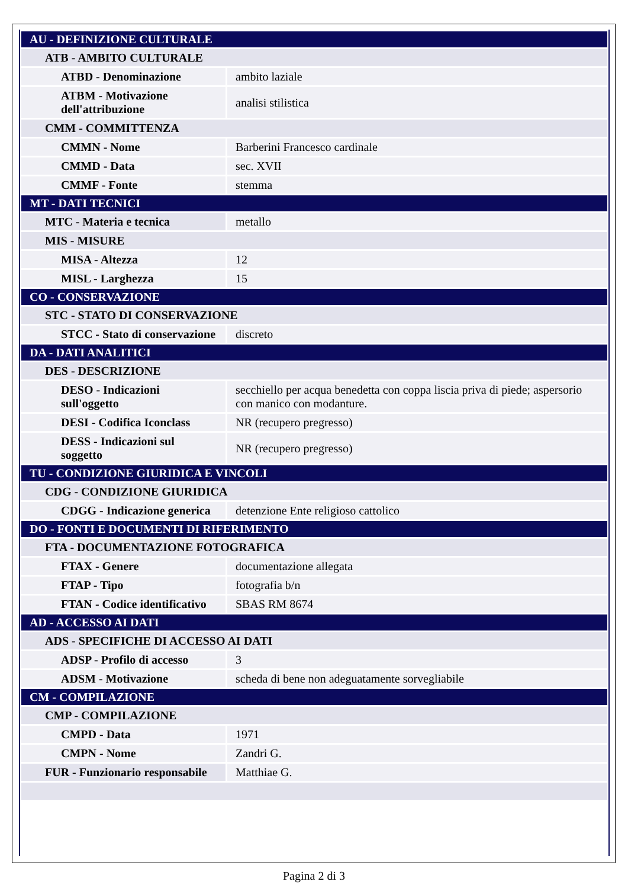| AU - DEFINIZIONE CULTURALE | |
| ATB - AMBITO CULTURALE | |
| ATBD - Denominazione | ambito laziale |
| ATBM - Motivazione dell'attribuzione | analisi stilistica |
| CMM - COMMITTENZA | |
| CMMN - Nome | Barberini Francesco cardinale |
| CMMD - Data | sec. XVII |
| CMMF - Fonte | stemma |
| MT - DATI TECNICI | |
| MTC - Materia e tecnica | metallo |
| MIS - MISURE | |
| MISA - Altezza | 12 |
| MISL - Larghezza | 15 |
| CO - CONSERVAZIONE | |
| STC - STATO DI CONSERVAZIONE | |
| STCC - Stato di conservazione | discreto |
| DA - DATI ANALITICI | |
| DES - DESCRIZIONE | |
| DESO - Indicazioni sull'oggetto | secchiello per acqua benedetta con coppa liscia priva di piede; aspersorio con manico con modanture. |
| DESI - Codifica Iconclass | NR (recupero pregresso) |
| DESS - Indicazioni sul soggetto | NR (recupero pregresso) |
| TU - CONDIZIONE GIURIDICA E VINCOLI | |
| CDG - CONDIZIONE GIURIDICA | |
| CDGG - Indicazione generica | detenzione Ente religioso cattolico |
| DO - FONTI E DOCUMENTI DI RIFERIMENTO | |
| FTA - DOCUMENTAZIONE FOTOGRAFICA | |
| FTAX - Genere | documentazione allegata |
| FTAP - Tipo | fotografia b/n |
| FTAN - Codice identificativo | SBAS RM 8674 |
| AD - ACCESSO AI DATI | |
| ADS - SPECIFICHE DI ACCESSO AI DATI | |
| ADSP - Profilo di accesso | 3 |
| ADSM - Motivazione | scheda di bene non adeguatamente sorvegliabile |
| CM - COMPILAZIONE | |
| CMP - COMPILAZIONE | |
| CMPD - Data | 1971 |
| CMPN - Nome | Zandri G. |
| FUR - Funzionario responsabile | Matthiae G. |
Pagina 2 di 3